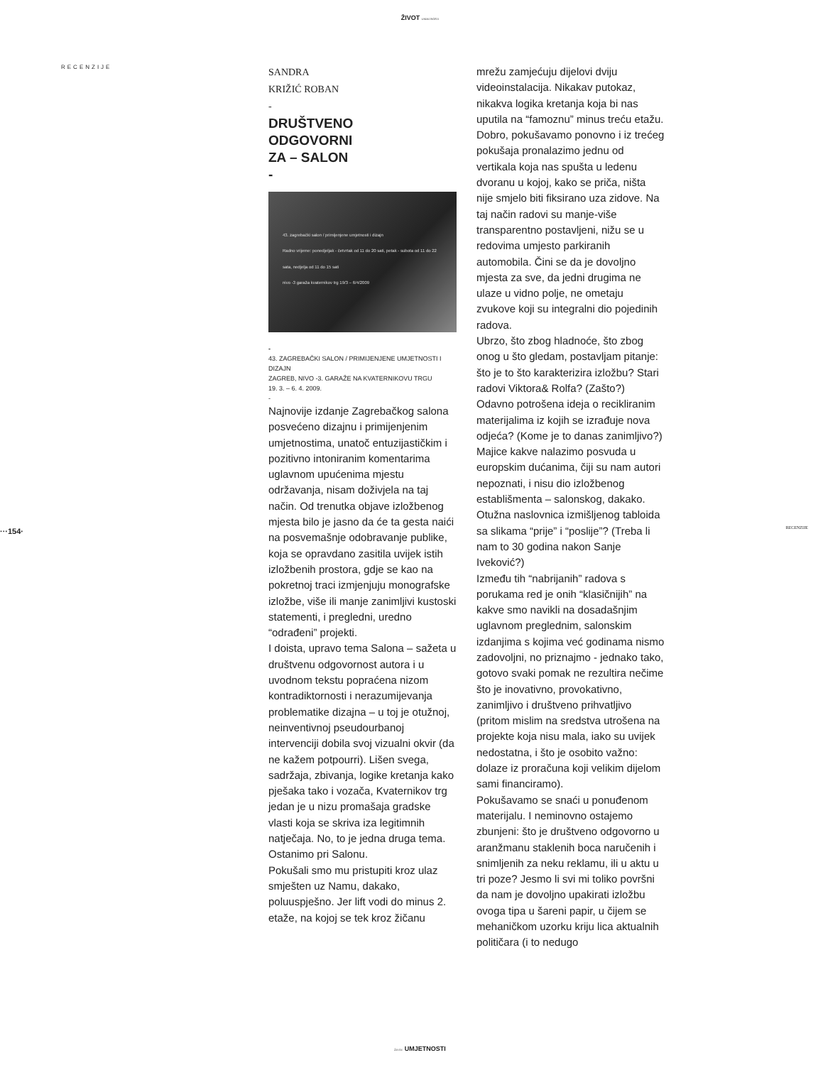ŽIVOT UMJETNOSTI
RECENZIJE
SANDRA
KRIŽIĆ ROBAN
-
DRUŠTVENO
ODGOVORNI
ZA – SALON
-
43. zagrebački salon / primijenjene umjetnosti i dizajn
Radno vrijeme: ponedjeljak - četvrtak od 11 do 20 sati, petak - subota od 11 do 22 sata, nedjelja od 11 do 15 sati
nivo -3 garaža kvaternikov trg 19/3 – 6/4/2009
-
43. ZAGREBAČKI SALON / PRIMIJENJENE UMJETNOSTI I DIZAJN
ZAGREB, NIVO -3. GARAŽE NA KVATERNIKOVU TRGU
19. 3. – 6. 4. 2009.
-
Najnovije izdanje Zagrebačkog salona posvećeno dizajnu i primijenjenim umjetnostima, unatoč entuzijastičkim i pozitivno intoniranim komentarima uglavnom upućenima mjestu održavanja, nisam doživjela na taj način. Od trenutka objave izložbenog mjesta bilo je jasno da će ta gesta naići na posvemašnje odobravanje publike, koja se opravdano zasitila uvijek istih izložbenih prostora, gdje se kao na pokretnoj traci izmjenjuju monografske izložbe, više ili manje zanimljivi kustoski statementi, i pregledni, uredno “odrađeni” projekti.
I doista, upravo tema Salona – sažeta u društvenu odgovornost autora i u uvodnom tekstu popraćena nizom kontradiktornosti i nerazumijevanja problematike dizajna – u toj je otužnoj, neinventivnoj pseudourbanoj intervenciji dobila svoj vizualni okvir (da ne kažem potpourri). Lišen svega, sadržaja, zbivanja, logike kretanja kako pješaka tako i vozača, Kvaternikov trg jedan je u nizu promašaja gradske vlasti koja se skriva iza legitimnih natječaja. No, to je jedna druga tema. Ostanimo pri Salonu.
Pokušali smo mu pristupiti kroz ulaz smješten uz Namu, dakako, poluuspješno. Jer lift vodi do minus 2. etaže, na kojoj se tek kroz žičanu
mrežu zamjećuju dijelovi dviju videoinstalacija. Nikakav putokaz, nikakva logika kretanja koja bi nas uputila na “famoznu” minus treću etažu. Dobro, pokušavamo ponovno i iz trećeg pokušaja pronalazimo jednu od vertikala koja nas spušta u ledenu dvoranu u kojoj, kako se priča, ništa nije smjelo biti fiksirano uza zidove. Na taj način radovi su manje-više transparentno postavljeni, nižu se u redovima umjesto parkiranih automobila. Čini se da je dovoljno mjesta za sve, da jedni drugima ne ulaze u vidno polje, ne ometaju zvukove koji su integralni dio pojedinih radova.
Ubrzo, što zbog hladnoće, što zbog onog u što gledam, postavljam pitanje: što je to što karakterizira izložbu? Stari radovi Viktora& Rolfa? (Zašto?) Odavno potrošena ideja o recikliranim materijalima iz kojih se izrađuje nova odjeća? (Kome je to danas zanimljivo?) Majice kakve nalazimo posvuda u europskim dućanima, čiji su nam autori nepoznati, i nisu dio izložbenog establišmenta – salonskog, dakako. Otužna naslovnica izmišljenog tabloida sa slikama “prije” i “poslije”? (Treba li nam to 30 godina nakon Sanje Iveković?)
Između tih “nabrijanih” radova s porukama red je onih “klasičnijih” na kakve smo navikli na dosadašnjim uglavnom preglednim, salonskim izdanjima s kojima već godinama nismo zadovoljni, no priznajmo - jednako tako, gotovo svaki pomak ne rezultira nečime što je inovativno, provokativno, zanimljivo i društveno prihvatljivo (pritom mislim na sredstva utrošena na projekte koja nisu mala, iako su uvijek nedostatna, i što je osobito važno: dolaze iz proračuna koji velikim dijelom sami financiramo).
Pokušavamo se snaći u ponuđenom materijalu. I neminovno ostajemo zbunjeni: što je društveno odgovorno u aranžmanu staklenih boca naručenih i snimljenih za neku reklamu, ili u aktu u tri poze? Jesmo li svi mi toliko površni da nam je dovoljno upakirati izložbu ovoga tipa u šareni papir, u čijem se mehaničkom uzorku kriju lica aktualnih političara (i to nedugo
···154· RECENZIJE
ŽIVOT UMJETNOSTI